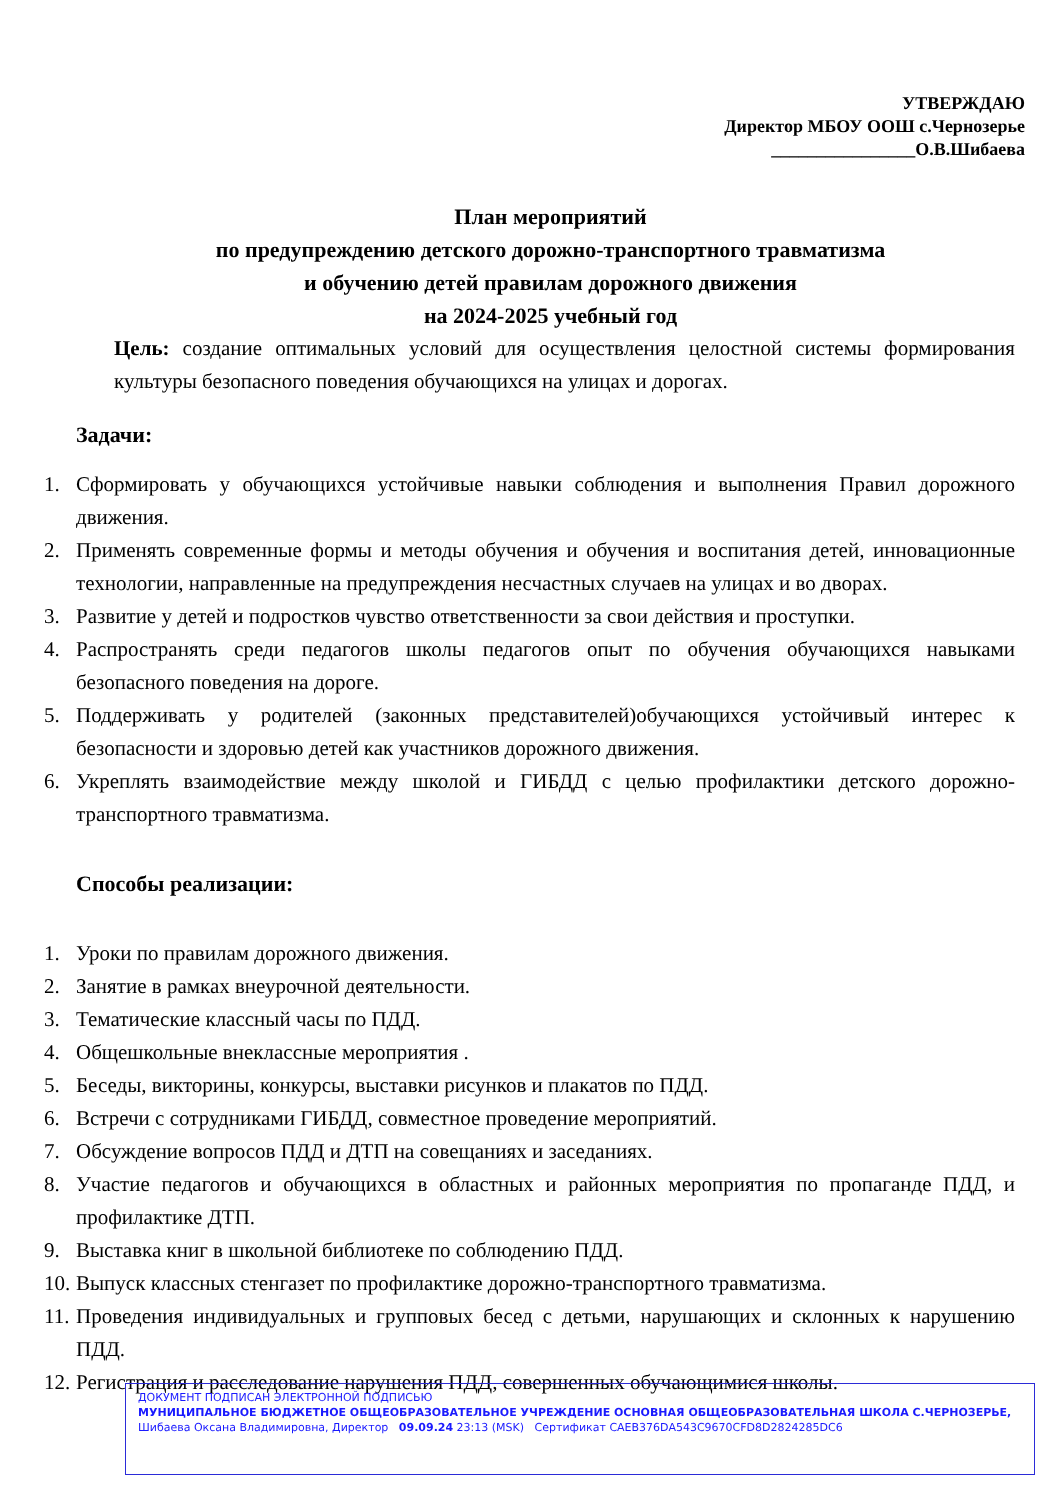УТВЕРЖДАЮ
Директор МБОУ ООШ с.Чернозерье
________________О.В.Шибаева
План мероприятий
по предупреждению детского дорожно-транспортного травматизма
и обучению детей правилам дорожного движения
на 2024-2025 учебный год
Цель: создание оптимальных условий для осуществления целостной системы формирования культуры безопасного поведения обучающихся на улицах и дорогах.
Задачи:
1. Сформировать у обучающихся устойчивые навыки соблюдения и выполнения Правил дорожного движения.
2. Применять современные формы и методы обучения и обучения и воспитания детей, инновационные технологии, направленные на предупреждения несчастных случаев на улицах и во дворах.
3. Развитие у детей и подростков чувство ответственности за свои действия и проступки.
4. Распространять среди педагогов школы педагогов опыт по обучения обучающихся навыками безопасного поведения на дороге.
5. Поддерживать у родителей (законных представителей)обучающихся устойчивый интерес к безопасности и здоровью детей как участников дорожного движения.
6. Укреплять взаимодействие между школой и ГИБДД с целью профилактики детского дорожно-транспортного травматизма.
Способы реализации:
1. Уроки по правилам дорожного движения.
2. Занятие в рамках внеурочной деятельности.
3. Тематические классный часы по ПДД.
4. Общешкольные внеклассные мероприятия .
5. Беседы, викторины, конкурсы, выставки рисунков и плакатов по ПДД.
6. Встречи с сотрудниками ГИБДД, совместное проведение мероприятий.
7. Обсуждение вопросов ПДД и ДТП на совещаниях и заседаниях.
8. Участие педагогов и обучающихся в областных и районных мероприятия по пропаганде ПДД, и профилактике ДТП.
9. Выставка книг в школьной библиотеке по соблюдению ПДД.
10. Выпуск классных стенгазет по профилактике дорожно-транспортного травматизма.
11. Проведения индивидуальных и групповых бесед с детьми, нарушающих и склонных к нарушению ПДД.
12. Регистрация и расследование нарушения ПДД, совершенных обучающимися школы.
ДОКУМЕНТ ПОДПИСАН ЭЛЕКТРОННОЙ ПОДПИСЬЮ
МУНИЦИПАЛЬНОЕ БЮДЖЕТНОЕ ОБЩЕОБРАЗОВАТЕЛЬНОЕ УЧРЕЖДЕНИЕ ОСНОВНАЯ ОБЩЕОБРАЗОВАТЕЛЬНАЯ ШКОЛА С.ЧЕРНОЗЕРЬЕ, Шибаева Оксана Владимировна, Директор 09.09.24 23:13 (MSK) Сертификат CAEB376DA543C9670CFD8D2824285DC6